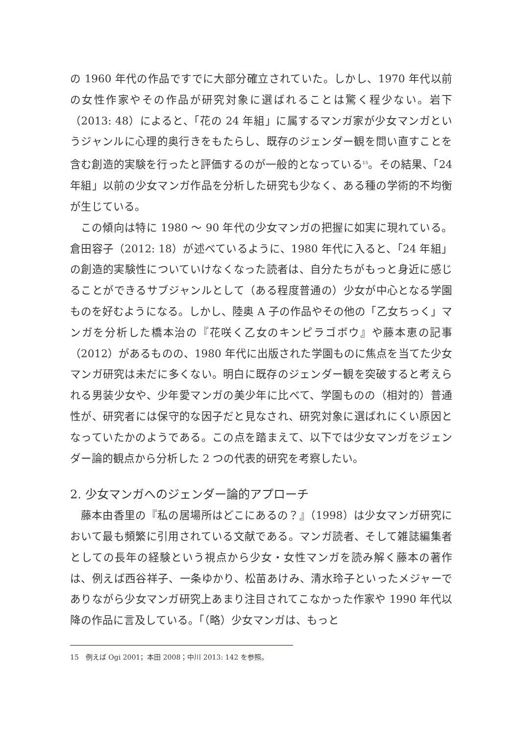の 1960 年代の作品ですでに大部分確立されていた。しかし、1970 年代以前の女性作家やその作品が研究対象に選ばれることは驚く程少ない。岩下（2013: 48）によると、「花の 24 年組」に属するマンガ家が少女マンガというジャンルに心理的奥行きをもたらし、既存のジェンダー観を問い直すことを含む創造的実験を行ったと評価するのが一般的となっている<sup>15</sup>。その結果、「24 年組」以前の少女マンガ作品を分析した研究も少なく、ある種の学術的不均衡が生じている。
この傾向は特に 1980 ～ 90 年代の少女マンガの把握に如実に現れている。倉田容子（2012: 18）が述べているように、1980 年代に入ると、「24 年組」の創造的実験性についていけなくなった読者は、自分たちがもっと身近に感じることができるサブジャンルとして（ある程度普通の）少女が中心となる学園ものを好むようになる。しかし、陸奥 A 子の作品やその他の「乙女ちっく」マンガを分析した橋本治の『花咲く乙女のキンピラゴボウ』や藤本恵の記事（2012）があるものの、1980 年代に出版された学園ものに焦点を当てた少女マンガ研究は未だに多くない。明白に既存のジェンダー観を突破すると考えられる男装少女や、少年愛マンガの美少年に比べて、学園ものの（相対的）普通性が、研究者には保守的な因子だと見なされ、研究対象に選ばれにくい原因となっていたかのようである。この点を踏まえて、以下では少女マンガをジェンダー論的観点から分析した 2 つの代表的研究を考察したい。
2. 少女マンガへのジェンダー論的アプローチ
藤本由香里の『私の居場所はどこにあるの？』（1998）は少女マンガ研究において最も頻繁に引用されている文献である。マンガ読者、そして雑誌編集者としての長年の経験という視点から少女・女性マンガを読み解く藤本の著作は、例えば西谷祥子、一条ゆかり、松苗あけみ、清水玲子といったメジャーでありながら少女マンガ研究上あまり注目されてこなかった作家や 1990 年代以降の作品に言及している。「（略）少女マンガは、もっと
15　例えば Ogi 2001；本田 2008；中川 2013: 142 を参照。